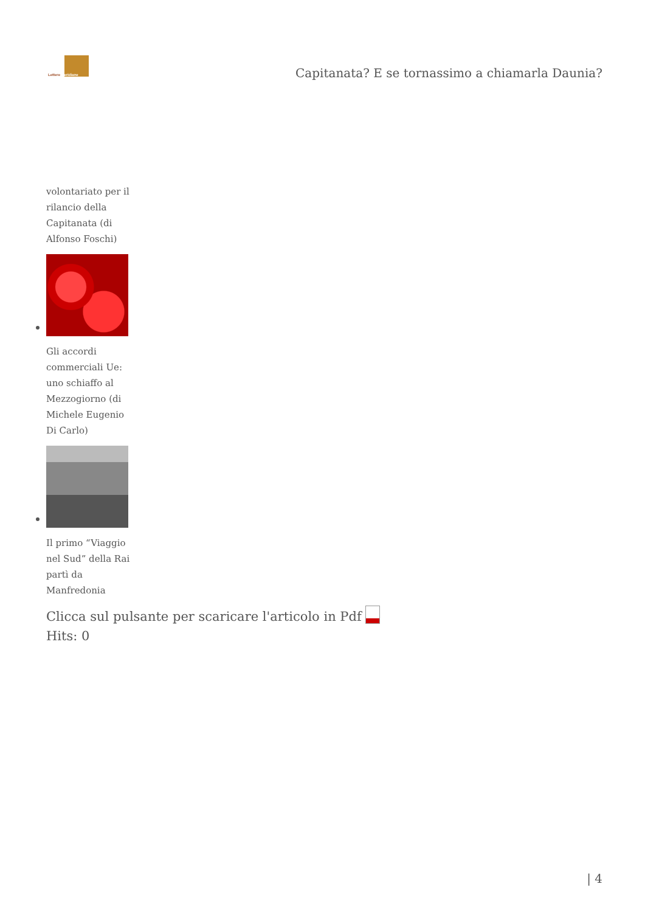Lettere Meridiane
Capitanata? E se tornassimo a chiamarla Daunia?
volontariato per il rilancio della Capitanata (di Alfonso Foschi)
Gli accordi commerciali Ue: uno schiaffo al Mezzogiorno (di Michele Eugenio Di Carlo)
Il primo “Viaggio nel Sud” della Rai partì da Manfredonia
Clicca sul pulsante per scaricare l'articolo in Pdf
Hits: 0
| 4